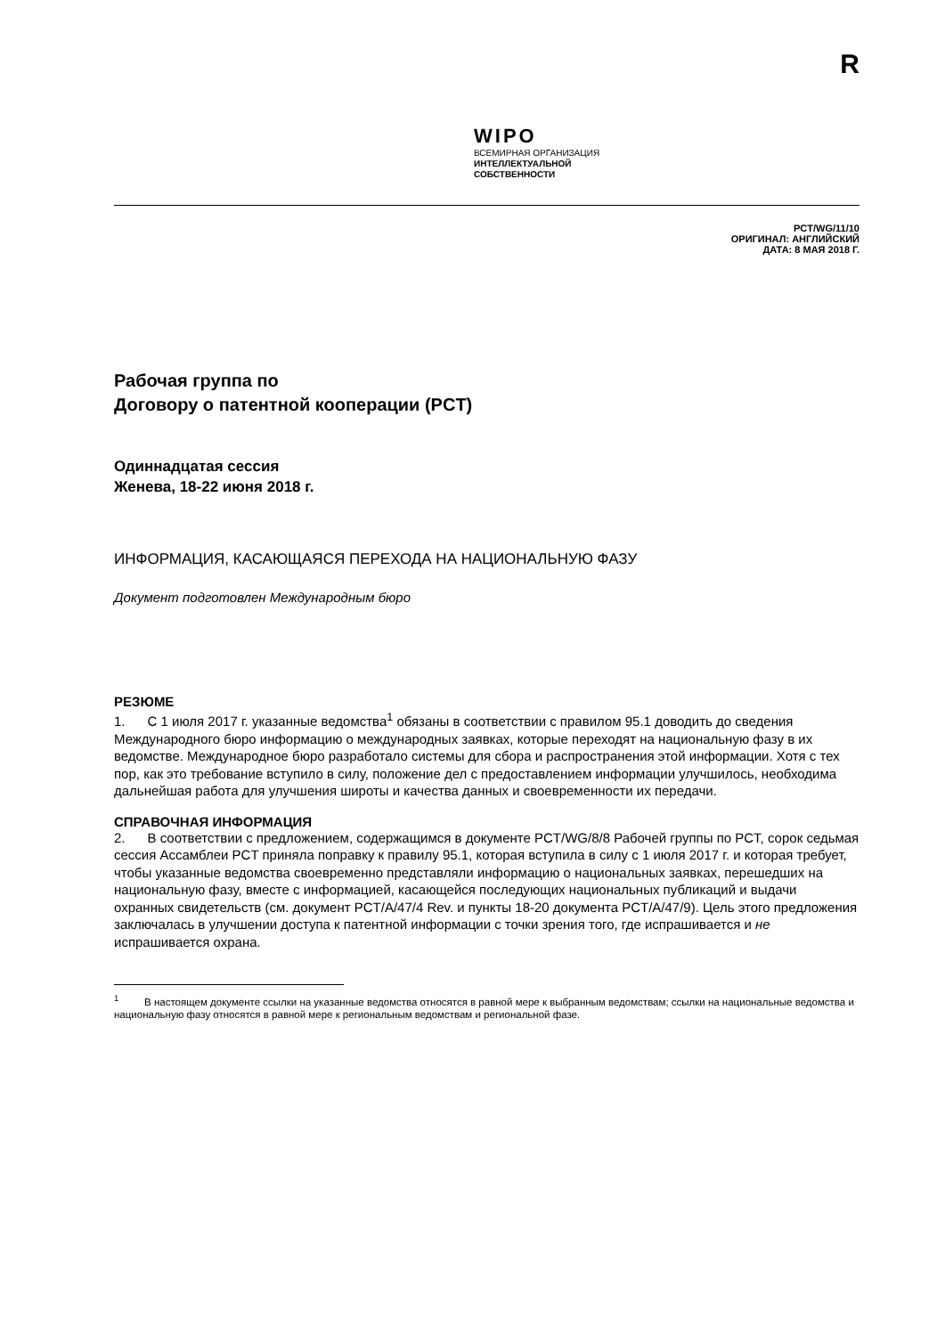R
WIPO
ВСЕМИРНАЯ ОРГАНИЗАЦИЯ
ИНТЕЛЛЕКТУАЛЬНОЙ
СОБСТВЕННОСТИ
PCT/WG/11/10
ОРИГИНАЛ: АНГЛИЙСКИЙ
ДАТА: 8 МАЯ 2018 Г.
Рабочая группа по
Договору о патентной кооперации (PCT)
Одиннадцатая сессия
Женева, 18-22 июня 2018 г.
ИНФОРМАЦИЯ, КАСАЮЩАЯСЯ ПЕРЕХОДА НА НАЦИОНАЛЬНУЮ ФАЗУ
Документ подготовлен Международным бюро
РЕЗЮМЕ
1. С 1 июля 2017 г. указанные ведомства<sup>1</sup> обязаны в соответствии с правилом 95.1 доводить до сведения Международного бюро информацию о международных заявках, которые переходят на национальную фазу в их ведомстве. Международное бюро разработало системы для сбора и распространения этой информации. Хотя с тех пор, как это требование вступило в силу, положение дел с предоставлением информации улучшилось, необходима дальнейшая работа для улучшения широты и качества данных и своевременности их передачи.
СПРАВОЧНАЯ ИНФОРМАЦИЯ
2. В соответствии с предложением, содержащимся в документе PCT/WG/8/8 Рабочей группы по PCT, сорок седьмая сессия Ассамблеи PCT приняла поправку к правилу 95.1, которая вступила в силу с 1 июля 2017 г. и которая требует, чтобы указанные ведомства своевременно представляли информацию о национальных заявках, перешедших на национальную фазу, вместе с информацией, касающейся последующих национальных публикаций и выдачи охранных свидетельств (см. документ PCT/A/47/4 Rev. и пункты 18-20 документа PCT/A/47/9). Цель этого предложения заключалась в улучшении доступа к патентной информации с точки зрения того, где испрашивается и не испрашивается охрана.
<sup>1</sup> В настоящем документе ссылки на указанные ведомства относятся в равной мере к выбранным ведомствам; ссылки на национальные ведомства и национальную фазу относятся в равной мере к региональным ведомствам и региональной фазе.